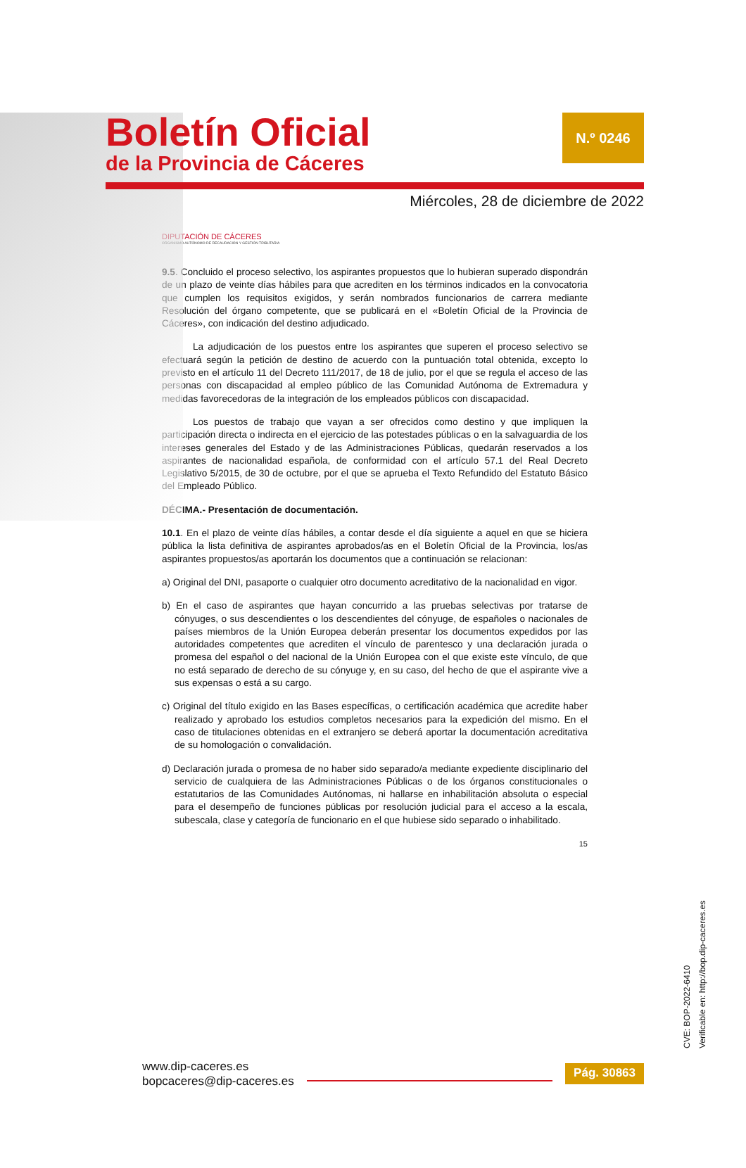Boletín Oficial
de la Provincia de Cáceres
N.º 0246
Miércoles, 28 de diciembre de 2022
DIPUTACIÓN DE CÁCERES
ORGANISMO AUTÓNOMO DE RECAUDACIÓN Y GESTIÓN TRIBUTARIA
9.5. Concluido el proceso selectivo, los aspirantes propuestos que lo hubieran superado dispondrán de un plazo de veinte días hábiles para que acrediten en los términos indicados en la convocatoria que cumplen los requisitos exigidos, y serán nombrados funcionarios de carrera mediante Resolución del órgano competente, que se publicará en el «Boletín Oficial de la Provincia de Cáceres», con indicación del destino adjudicado.
La adjudicación de los puestos entre los aspirantes que superen el proceso selectivo se efectuará según la petición de destino de acuerdo con la puntuación total obtenida, excepto lo previsto en el artículo 11 del Decreto 111/2017, de 18 de julio, por el que se regula el acceso de las personas con discapacidad al empleo público de las Comunidad Autónoma de Extremadura y medidas favorecedoras de la integración de los empleados públicos con discapacidad.
Los puestos de trabajo que vayan a ser ofrecidos como destino y que impliquen la participación directa o indirecta en el ejercicio de las potestades públicas o en la salvaguardia de los intereses generales del Estado y de las Administraciones Públicas, quedarán reservados a los aspirantes de nacionalidad española, de conformidad con el artículo 57.1 del Real Decreto Legislativo 5/2015, de 30 de octubre, por el que se aprueba el Texto Refundido del Estatuto Básico del Empleado Público.
DÉCIMA.- Presentación de documentación.
10.1. En el plazo de veinte días hábiles, a contar desde el día siguiente a aquel en que se hiciera pública la lista definitiva de aspirantes aprobados/as en el Boletín Oficial de la Provincia, los/as aspirantes propuestos/as aportarán los documentos que a continuación se relacionan:
a) Original del DNI, pasaporte o cualquier otro documento acreditativo de la nacionalidad en vigor.
b) En el caso de aspirantes que hayan concurrido a las pruebas selectivas por tratarse de cónyuges, o sus descendientes o los descendientes del cónyuge, de españoles o nacionales de países miembros de la Unión Europea deberán presentar los documentos expedidos por las autoridades competentes que acrediten el vínculo de parentesco y una declaración jurada o promesa del español o del nacional de la Unión Europea con el que existe este vínculo, de que no está separado de derecho de su cónyuge y, en su caso, del hecho de que el aspirante vive a sus expensas o está a su cargo.
c) Original del título exigido en las Bases específicas, o certificación académica que acredite haber realizado y aprobado los estudios completos necesarios para la expedición del mismo. En el caso de titulaciones obtenidas en el extranjero se deberá aportar la documentación acreditativa de su homologación o convalidación.
d) Declaración jurada o promesa de no haber sido separado/a mediante expediente disciplinario del servicio de cualquiera de las Administraciones Públicas o de los órganos constitucionales o estatutarios de las Comunidades Autónomas, ni hallarse en inhabilitación absoluta o especial para el desempeño de funciones públicas por resolución judicial para el acceso a la escala, subescala, clase y categoría de funcionario en el que hubiese sido separado o inhabilitado.
15
CVE: BOP-2022-6410
Verificable en: http://bop.dip-caceres.es
www.dip-caceres.es
bopcaceres@dip-caceres.es
Pág. 30863